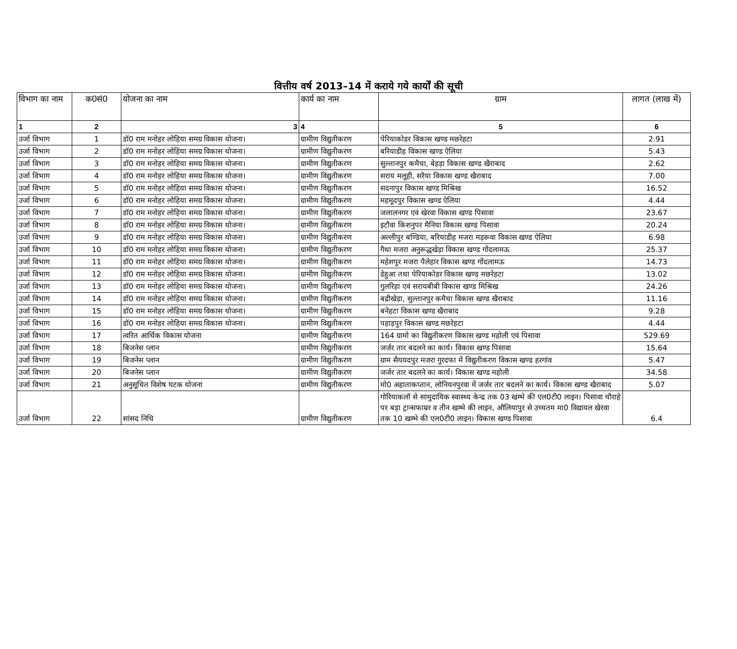वित्तीय वर्ष 2013–14 में कराये गये कार्यों की सूची
| विभाग का नाम | क0सं0 | योजना का नाम | कार्य का नाम | ग्राम | लागत (लाख में) |
| --- | --- | --- | --- | --- | --- |
| 1 | 2 | 3 | 4 | 5 | 6 |
| उर्जा विभाग | 1 | डॉ0 राम मनोहर लोहिया समग्र विकास योजना। | ग्रामीण विद्युतीकरण | पेरियाकोडर विकास खण्ड मछरेहटा | 2.91 |
| उर्जा विभाग | 2 | डॉ0 राम मनोहर लोहिया समग्र विकास योजना। | ग्रामीण विद्युतीकरण | बरियाडीह विकास खण्ड ऐलिया | 5.43 |
| उर्जा विभाग | 3 | डॉ0 राम मनोहर लोहिया समग्र विकास योजना। | ग्रामीण विद्युतीकरण | सुल्तानपुर कमैचा, बेहड़ा विकास खण्ड खैराबाद | 2.62 |
| उर्जा विभाग | 4 | डॉ0 राम मनोहर लोहिया समग्र विकास योजना। | ग्रामीण विद्युतीकरण | सराय मलूही, सरैया विकास खण्ड खैराबाद | 7.00 |
| उर्जा विभाग | 5 | डॉ0 राम मनोहर लोहिया समग्र विकास योजना। | ग्रामीण विद्युतीकरण | सदनापुर विकास खण्ड मिश्रिख | 16.52 |
| उर्जा विभाग | 6 | डॉ0 राम मनोहर लोहिया समग्र विकास योजना। | ग्रामीण विद्युतीकरण | महमूदपुर विकास खण्ड ऐलिया | 4.44 |
| उर्जा विभाग | 7 | डॉ0 राम मनोहर लोहिया समग्र विकास योजना। | ग्रामीण विद्युतीकरण | जलालनगर एवं खेरवा विकास खण्ड पिसावा | 23.67 |
| उर्जा विभाग | 8 | डॉ0 राम मनोहर लोहिया समग्र विकास योजना। | ग्रामीण विद्युतीकरण | इटौवा किशनुपर मैनिया विकास खण्ड पिसावा | 20.24 |
| उर्जा विभाग | 9 | डॉ0 राम मनोहर लोहिया समग्र विकास योजना। | ग्रामीण विद्युतीकरण | अल्लीपुर बण्डिया, बरियाडीह मजरा मड़रूवा विकास खण्ड ऐलिया | 6.98 |
| उर्जा विभाग | 10 | डॉ0 राम मनोहर लोहिया समग्र विकास योजना। | ग्रामीण विद्युतीकरण | गैथा मजरा अनुरूद्धखेड़ा विकास खण्ड गोंदलामऊ | 25.37 |
| उर्जा विभाग | 11 | डॉ0 राम मनोहर लोहिया समग्र विकास योजना। | ग्रामीण विद्युतीकरण | महेशपुर मजरा पैलेहार विकास खण्ड गोंदलामऊ | 14.73 |
| उर्जा विभाग | 12 | डॉ0 राम मनोहर लोहिया समग्र विकास योजना। | ग्रामीण विद्युतीकरण | डेहुआ तथा पेरियाकोडर विकास खण्ड मछरेहटा | 13.02 |
| उर्जा विभाग | 13 | डॉ0 राम मनोहर लोहिया समग्र विकास योजना। | ग्रामीण विद्युतीकरण | गुलरिहा एवं सरायबीबी विकास खण्ड मिश्रिख | 24.26 |
| उर्जा विभाग | 14 | डॉ0 राम मनोहर लोहिया समग्र विकास योजना। | ग्रामीण विद्युतीकरण | बद्रीखेड़ा, सुल्तानपुर कमैचा विकास खण्ड खैराबाद | 11.16 |
| उर्जा विभाग | 15 | डॉ0 राम मनोहर लोहिया समग्र विकास योजना। | ग्रामीण विद्युतीकरण | बनेहटा विकास खण्ड खैराबाद | 9.28 |
| उर्जा विभाग | 16 | डॉ0 राम मनोहर लोहिया समग्र विकास योजना। | ग्रामीण विद्युतीकरण | पहाड़पुर विकास खण्ड मछरेहटा | 4.44 |
| उर्जा विभाग | 17 | त्वरित आर्थिक विकास योजना | ग्रामीण विद्युतीकरण | 164 ग्रामो का विद्युतीकरण विकास खण्ड महोली एवं पिसावा | 529.69 |
| उर्जा विभाग | 18 | बिजनेस प्लान | ग्रामीण विद्युतीकरण | जर्जर तार बदलने का कार्य। विकास खण्ड पिसावा | 15.64 |
| उर्जा विभाग | 19 | बिजनेस प्लान | ग्रामीण विद्युतीकरण | ग्राम सैययदपुर मजरा गुरदफा में विद्युतीकरण विकास खण्ड हरगांव | 5.47 |
| उर्जा विभाग | 20 | बिजनेस प्लान | ग्रामीण विद्युतीकरण | जर्जर तार बदलने का कार्य। विकास खण्ड महोली | 34.58 |
| उर्जा विभाग | 21 | अनुसूचित विशेष घटक योजना | ग्रामीण विद्युतीकरण | मो0 अहाताकप्तान, लोनियनपुरवा में जर्जर तार बदलने का कार्य। विकास खण्ड खैराबाद | 5.07 |
| उर्जा विभाग | 22 | सांसद निधि | ग्रामीण विद्युतीकरण | गोरियाकलॉ से सामुदायिक स्वास्थ्य केन्द्र तक 03 खम्भे की एल0टी0 लाइन। पिसावा चौराहे पर बड़ा ट्रान्सफाम्रर व तीन खम्भे की लाइन, औलियापुर से उच्चतम मा0 विद्यायल खेरवा तक 10 खम्भे की एल0टी0 लाइन। विकास खण्ड पिसावा | 6.4 |